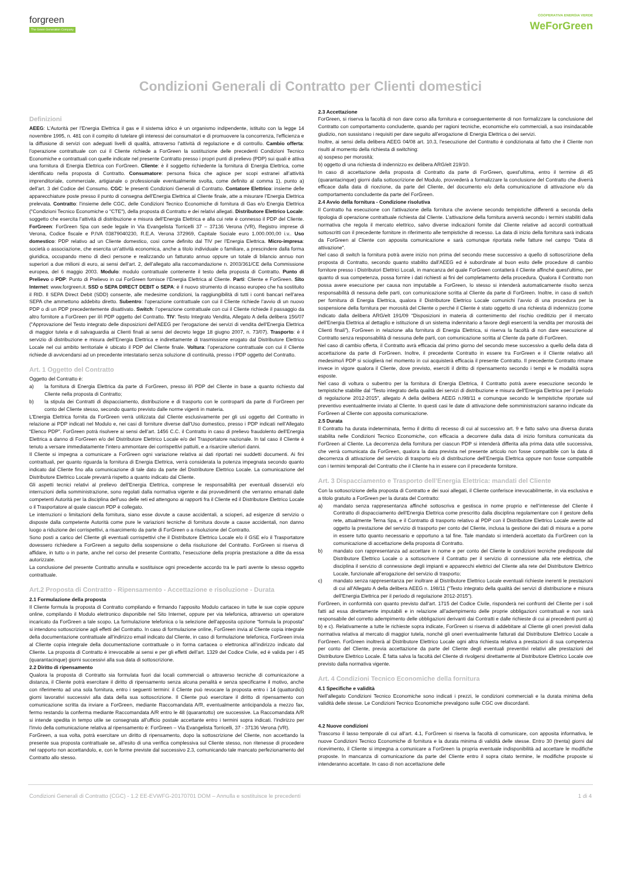forgreen
The Green Generation Company
COOPERATIVA ENERGIA VERDE
WeForGreen
Condizioni Generali di Contratto per Clienti domestici
Definizioni
AEEG: L’Autorità per l’Energia Elettrica il gas e il sistema idrico è un organismo indipendente, istituito con la legge 14 novembre 1995, n. 481 con il compito di tutelare gli interessi dei consumatori e di promuovere la concorrenza, l’efficienza e la diffusione di servizi con adeguati livelli di qualità, attraverso l’attività di regolazione e di controllo. Cambio offerta: l’operazione contrattuale con cui il Cliente richiede a ForGreen la sostituzione delle precedenti Condizioni Tecnico Economiche e contrattuali con quelle indicate nel presente Contratto presso i propri punti di prelievo (PDP) sui quali è attiva una fornitura di Energia Elettrica con ForGreen. Cliente: è il soggetto richiedente la fornitura di Energia Elettrica, come identificato nella proposta di Contratto. Consumatore: persona fisica che agisce per scopi estranei all’attività imprenditoriale, commerciale, artigianale o professionale eventualmente svolta, come definito al comma 1), punto a) dell’art. 3 del Codice del Consumo. CGC: le presenti Condizioni Generali di Contratto. Contatore Elettrico: insieme delle apparecchiature poste presso il punto di consegna dell’Energia Elettrica al Cliente finale, atte a misurare l’Energia Elettrica prelevata. Contratto: l’insieme delle CGC, delle Condizioni Tecnico Economiche di fornitura di Gas e/o Energia Elettrica ("Condizioni Tecnico Economiche o "CTE"), della proposta di Contratto e dei relativi allegati. Distributore Elettrico Locale: soggetto che esercita l’attività di distribuzione e misura dell’Energia Elettrica e alla cui rete è connesso il PDP del Cliente. ForGreen: ForGreen Spa con sede legale in Via Evangelista Torricelli 37 – 37136 Verona (VR), Registro imprese di Verona, Codice fiscale e P.IVA 03879040230, R.E.A. Verona 372969, Capitale Sociale euro 1.000.000,00 i.v.. Uso domestico: PDP relativo ad un Cliente domestico, così come definito dal TIV per l’Energia Elettrica. Micro-impresa: società o associazione, che esercita un’attività economica, anche a titolo individuale o familiare, a prescindere dalla forma giuridica, occupando meno di dieci persone e realizzando un fatturato annuo oppure un totale di bilancio annuo non superiori a due milioni di euro, ai sensi dell’art. 2, dell’allegato alla raccomandazione n. 2003/361/CE della Commissione europea, del 6 maggio 2003. Modulo: modulo contrattuale contenente il testo della proposta di Contratto. Punto di Prelievo o PDP: Punto di Prelievo in cui ForGreen fornisce l’Energia Elettrica al Cliente. Parti: Cliente e ForGreen. Sito Internet: www.forgreen.it. SSD o SEPA DIRECT DEBIT o SEPA: è il nuovo strumento di incasso europeo che ha sostituito il RID. Il SEPA Direct Debit (SDD) consente, alle medesime condizioni, la raggiungibilità di tutti i conti bancari nell’area SEPA che ammettono addebito diretto. Subentro: l’operazione contrattuale con cui il Cliente richiede l’avvio di un nuovo PDP o di un PDP precedentemente disattivato. Switch: l’operazione contrattuale con cui il Cliente richiede il passaggio da altro fornitore a ForGreen per il/i PDP oggetto del Contratto. TIV: Testo Integrato Vendita, Allegato A della delibera 156/07 ("Approvazione del Testo integrato delle disposizioni dell’AEEG per l’erogazione dei servizi di vendita dell’Energia Elettrica di maggior tutela e di salvaguardia ai Clienti finali ai sensi del decreto legge 18 giugno 2007, n. 73/07). Trasporto: è il servizio di distribuzione e misura dell’Energia Elettrica e indirettamente di trasmissione erogato dal Distributore Elettrico Locale nel cui ambito territoriale è ubicato il PDP del Cliente finale. Voltura: l’operazione contrattuale con cui il Cliente richiede di avvicendarsi ad un precedente intestatario senza soluzione di continuità, presso i PDP oggetto del Contratto.
Art. 1 Oggetto del Contratto
Oggetto del Contratto è:
a) la fornitura di Energia Elettrica da parte di ForGreen, presso il/i PDP del Cliente in base a quanto richiesto dal Cliente nella proposta di Contratto;
b) la stipula dei Contratti di dispacciamento, distribuzione e di trasporto con le controparti da parte di ForGreen per conto del Cliente stesso, secondo quanto previsto dalle norme vigenti in materia.
L’Energia Elettrica fornita da ForGreen verrà utilizzata dal Cliente esclusivamente per gli usi oggetto del Contratto in relazione ai PDP indicati nel Modulo e, nei casi di forniture diverse dall’Uso domestico, presso i PDP indicati nell’Allegato “Elenco PDP”. ForGreen potrà risolvere ai sensi dell’art. 1456 C.C. il Contratto in caso di prelievo fraudolento dell’Energia Elettrica a danno di ForGreen e/o del Distributore Elettrico Locale e/o del Trasportatore nazionale. In tal caso il Cliente è tenuto a versare immediatamente l’intero ammontare dei corrispettivi pattuiti, e a risarcire ulteriori danni.
Il Cliente si impegna a comunicare a ForGreen ogni variazione relativa ai dati riportati nei suddetti documenti. Ai fini contrattuali, per quanto riguarda la fornitura di Energia Elettrica, verrà considerata la potenza impegnata secondo quanto indicato dal Cliente fino alla comunicazione di tale dato da parte del Distributore Elettrico Locale. La comunicazione del Distributore Elettrico Locale prevarrà rispetto a quanto indicato dal Cliente.
Gli aspetti tecnici relativi al prelievo dell’Energia Elettrica, comprese le responsabilità per eventuali disservizi e/o interruzioni della somministrazione, sono regolati dalla normativa vigente e dai provvedimenti che verranno emanati dalle competenti Autorità per la disciplina dell’uso delle reti ed attengono ai rapporti fra il Cliente ed il Distributore Elettrico Locale o il Trasportatore al quale ciascun PDP è collegato.
Le interruzioni o limitazioni della fornitura, siano esse dovute a cause accidentali, a scioperi, ad esigenze di servizio o disposte dalla competente Autorità come pure le variazioni tecniche di fornitura dovute a cause accidentali, non danno luogo a riduzione dei corrispettivi, a risarcimento da parte di ForGreen o a risoluzione del Contratto.
Sono posti a carico del Cliente gli eventuali corrispettivi che il Distributore Elettrico Locale e/o il GSE e/o il Trasportatore dovessero richiedere a ForGreen a seguito della sospensione o della risoluzione del Contratto. ForGreen si riserva di affidare, in tutto o in parte, anche nel corso del presente Contratto, l’esecuzione della propria prestazione a ditte da essa autorizzate.
La conclusione del presente Contratto annulla e sostituisce ogni precedente accordo tra le parti avente lo stesso oggetto contrattuale.
Art.2 Proposta di Contratto - Ripensamento - Accettazione e risoluzione - Durata
2.1 Formulazione della proposta
Il Cliente formula la proposta di Contratto compilando e firmando l’apposito Modulo cartaceo in tutte le sue copie oppure online, compilando il Modulo elettronico disponibile nel Sito Internet, oppure per via telefonica, attraverso un operatore incaricato da ForGreen a tale scopo. La formulazione telefonica o la selezione dell’apposita opzione “formula la proposta” si intendono sottoscrizione agli effetti del Contratto. In caso di formulazione online, ForGreen invia al Cliente copia integrale della documentazione contrattuale all’indirizzo email indicato dal Cliente, in caso di formulazione telefonica, ForGreen invia al Cliente copia integrale della documentazione contrattuale o in forma cartacea o elettronica all’indirizzo indicato dal Cliente. La proposta di Contratto è irrevocabile ai sensi e per gli effetti dell’art. 1329 del Codice Civile, ed è valida per i 45 (quarantacinque) giorni successivi alla sua data di sottoscrizione.
2.2 Diritto di ripensamento
Qualora la proposta di Contratto sia formulata fuori dai locali commerciali o attraverso tecniche di comunicazione a distanza, il Cliente potrà esercitare il diritto di ripensamento senza alcuna penalità e senza specificarne il motivo, anche con riferimento ad una sola fornitura, entro i seguenti termini: il Cliente può revocare la proposta entro i 14 (quattordici) giorni lavorativi successivi alla data della sua sottoscrizione. Il Cliente può esercitare il diritto di ripensamento con comunicazione scritta da inviare a ForGreen, mediante Raccomandata A/R, eventualmente anticipandola a mezzo fax, fermo restando la conferma mediante Raccomandata A/R entro le 48 (quarantotto) ore successive. La Raccomandata A/R si intende spedita in tempo utile se consegnata all’ufficio postale accettante entro i termini sopra indicati. l’indirizzo per l’invio della comunicazione relativa al ripensamento è: ForGreen – Via Evangelista Torricelli, 37 - 37136 Verona (VR).
ForGreen, a sua volta, potrà esercitare un diritto di ripensamento, dopo la sottoscrizione del Cliente, non accettando la presente sua proposta contrattuale se, all’esito di una verifica complessiva sul Cliente stesso, non ritenesse di procedere nel rapporto non accettandolo, e, con le forme previste dal successivo 2.3, comunicando tale mancato perfezionamento del Contratto allo stesso.
2.3 Accettazione
ForGreen, si riserva la facoltà di non dare corso alla fornitura e conseguentemente di non formalizzare la conclusione del Contratto con comportamento concludente, quando per ragioni tecniche, economiche e/o commerciali, a suo insindacabile giudizio, non sussistano i requisiti per dare seguito all’erogazione di Energia Elettrica o dei servizi.
Inoltre, ai sensi della delibera AEEG 04/08 art. 10.3, l’esecuzione del Contratto è condizionata al fatto che il Cliente non risulti al momento della richiesta di switching:
a) sospeso per morosità;
b) oggetto di una richiesta di indennizzo ex delibera ARG/elt 219/10.
In caso di accettazione della proposta di Contratto da parte di ForGreen, quest’ultima, entro il termine di 45 (quarantacinque) giorni dalla sottoscrizione del Modulo, provvederà a formalizzare la conclusione del Contratto che diverrà efficace dalla data di ricezione, da parte del Cliente, del documento e/o della comunicazione di attivazione e/o da comportamento concludente da parte del ForGreen.
2.4 Avvio della fornitura - Condizione risolutiva
Il Contratto ha esecuzione con l’attivazione della fornitura che avviene secondo tempistiche differenti a seconda della tipologia di operazione contrattuale richiesta dal Cliente. L’attivazione della fornitura avverrà secondo i termini stabiliti dalla normativa che regola il mercato elettrico, salvo diverse indicazioni fornite dal Cliente relative ad accordi contrattuali sottoscritti con il precedente fornitore in riferimento alle tempistiche di recesso. La data di inizio della fornitura sarà indicata da ForGreen al Cliente con apposita comunicazione e sarà comunque riportata nelle fatture nel campo “Data di attivazione”.
Nel caso di switch la fornitura potrà avere inizio non prima del secondo mese successivo a quello di sottoscrizione della proposta di Contratto, secondo quanto stabilito dall’AEEG ed è subordinate al buon esito delle procedure di cambio fornitore presso i Distributori Elettrici Locali, in mancanza del quale ForGreen contatterà il Cliente affinché quest’ultimo, per quanto di sua competenza, possa fornire i dati richiesti ai fini del completamento della procedura. Qualora il Contratto non possa avere esecuzione per causa non imputabile a ForGreen, lo stesso si intenderà automaticamente risolto senza responsabilità di nessuna delle parti, con comunicazione scritta al Cliente da parte di ForGreen. Inoltre, in caso di switch per fornitura di Energia Elettrica, qualora il Distributore Elettrico Locale comunichi l’avvio di una procedura per la sospensione della fornitura per morosità del Cliente o perché il Cliente è stato oggetto di una richiesta di indennizzo (come indicato dalla delibera ARG/elt 191/09 “Disposizioni in materia di contenimento del rischio creditizio per il mercato dell’Energia Elettrica al dettaglio e istituzione di un sistema indennitario a favore degli esercenti la vendita per morosità dei Clienti finali”), ForGreen in relazione alla fornitura di Energia Elettrica, si riserva la facoltà di non dare esecuzione al Contratto senza responsabilità di nessuna delle parti, con comunicazione scritta al Cliente da parte di ForGreen.
Nel caso di cambio offerta, il Contratto avrà efficacia dal primo giorno del secondo mese successivo a quello della data di accettazione da parte di ForGreen. Inoltre, il precedente Contratto in essere tra ForGreen e il Cliente relativo al/i medesimo/i PDP si scioglierà nel momento in cui acquisterà efficacia il presente Contratto. Il precedente Contratto rimane invece in vigore qualora il Cliente, dove previsto, eserciti il diritto di ripensamento secondo i tempi e le modalità sopra esposte.
Nel caso di voltura o subentro per la fornitura di Energia Elettrica, il Contratto potrà avere esecuzione secondo le tempistiche stabilite dal “Testo integrato della qualità dei servizi di distribuzione e misura dell’Energia Elettrica per il periodo di regolazione 2012-2015”, allegato A della delibera AEEG n.l98/11 e comunque secondo le tempistiche riportate sul preventivo eventualmente inviato al Cliente. In questi casi le date di attivazione delle somministrazioni saranno indicate da ForGreen al Cliente con apposita comunicazione.
2.5 Durata
Il Contratto ha durata indeterminata, fermo il diritto di recesso di cui al successivo art. 9 e fatto salvo una diversa durata stabilita nelle Condizioni Tecnico Economiche, con efficacia a decorrere dalla data di inizio fornitura comunicata da ForGreen al Cliente. La decorrenza della fornitura per ciascun PDP si intenderà differita alla prima data utile successiva, che verrà comunicata da ForGreen, qualora la data prevista nel presente articolo non fosse compatibile con la data di decorrenza di attivazione del servizio di trasporto e/o di distribuzione dell’Energia Elettrica oppure non fosse compatibile con i termini temporali del Contratto che il Cliente ha in essere con il precedente fornitore.
Art. 3 Dispacciamento e Trasporto dell’Energia Elettrica: mandati del Cliente
Con la sottoscrizione della proposta di Contratto e dei suoi allegati, il Cliente conferisce irrevocabilmente, in via esclusiva e a titolo gratuito a ForGreen per la durata del Contratto:
a) mandato senza rappresentanza affinché sottoscriva e gestisca in nome proprio e nell’interesse del Cliente il Contratto di dispacciamento dell’Energia Elettrica come prescritto dalla disciplina regolamentare con il gestore della rete, attualmente Terna Spa, e il Contratto di trasporto relativo al PDP con il Distributore Elettrico Locale avente ad oggetto la prestazione del servizio di trasporto per conto del Cliente, inclusa la gestione dei dati di misura e a porre in essere tutto quanto necessario e opportuno a tal fine. Tale mandato si intenderà accettato da ForGreen con la comunicazione di accettazione della proposta di Contratto.
b) mandato con rappresentanza ad accettare in nome e per conto del Cliente le condizioni tecniche predisposte dal Distributore Elettrico Locale o a sottoscrivere il Contratto per il servizio di connessione alla rete elettrica, che disciplina il servizio di connessione degli impianti e apparecchi elettrici del Cliente alla rete del Distributore Elettrico Locale, funzionale all’erogazione del servizio di trasporto;
c) mandato senza rappresentanza per inoltrare al Distributore Elettrico Locale eventuali richieste inerenti le prestazioni di cui all’Allegato A della delibera AEEG n. 198/11 (“Testo integrato della qualità dei servizi di distribuzione e misura dell’Energia Elettrica per il periodo di regolazione 2012-2015”).
ForGreen, in conformità con quanto previsto dall’art. 1715 del Codice Civile, risponderà nei confronti del Cliente per i soli fatti ad essa direttamente imputabili e in relazione all’adempimento delle proprie obbligazioni contrattuali e non sarà responsabile del corretto adempimento delle obbligazioni derivanti dai Contratti e dalle richieste di cui ai precedenti punti a) b) e c). Relativamente a tutte le richieste sopra indicate, ForGreen si riserva di addebitare al Cliente gli oneri previsti dalla normativa relativa al mercato di maggior tutela, nonché gli oneri eventualmente fatturati dal Distributore Elettrico Locale a ForGreen. ForGreen inoltrerà al Distributore Elettrico Locale ogni altra richiesta relativa a prestazioni di sua competenza per conto del Cliente, previa accettazione da parte del Cliente degli eventuali preventivi relativi alle prestazioni del Distributore Elettrico Locale. È fatta salva la facoltà del Cliente di rivolgersi direttamente al Distributore Elettrico Locale ove previsto dalla normativa vigente.
Art. 4 Condizioni Tecnico Economiche della fornitura
4.1 Specifiche e validità
Nell’allegato Condizioni Tecnico Economiche sono indicati i prezzi, le condizioni commerciali e la durata minima della validità delle stesse. Le Condizioni Tecnico Economiche prevalgono sulle CGC ove discordanti.
4.2 Nuove condizioni
Trascorso il lasso temporale di cui all’art. 4.1, ForGreen si riserva la facoltà di comunicare, con apposita informativa, le nuove Condizioni Tecnico Economiche di fornitura e la durata minima di validità delle stesse. Entro 30 (trenta) giorni dal ricevimento, il Cliente si impegna a comunicare a ForGreen la propria eventuale indisponibilità ad accettare le modifiche proposte. In mancanza di comunicazione da parte del Cliente entro il sopra citato termine, le modifiche proposte si intenderanno accettate. In caso di non accettazione delle
Condizioni Generali di Contratto (CGC) - 1.2 EE-EVWFG-20170701 DOM – Annulla e sostituisce le precedenti 1 di 4